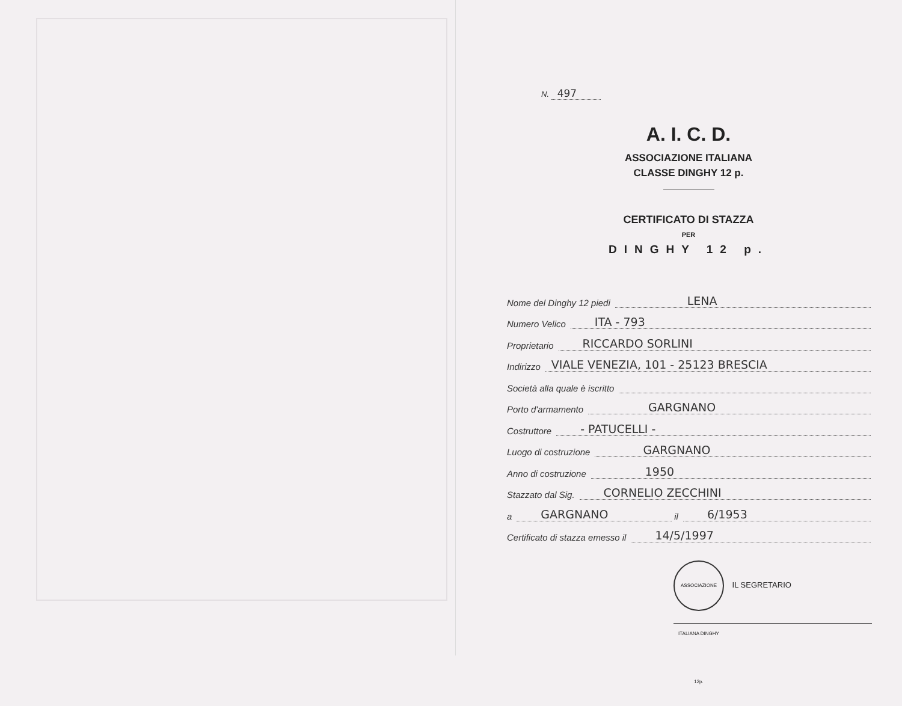N. 497
A. I. C. D.
ASSOCIAZIONE ITALIANA
CLASSE DINGHY 12 p.
CERTIFICATO DI STAZZA
PER
DINGHY 12 p.
Nome del Dinghy 12 piedi LENA
Numero Velico ITA - 793
Proprietario RICCARDO SORLINI
Indirizzo VIALE VENEZIA, 101 - 25123 BRESCIA
Società alla quale è iscritto
Porto d'armamento GARGNANO
Costruttore - PATUCELLI -
Luogo di costruzione GARGNANO
Anno di costruzione 1950
Stazzato dal Sig. CORNELIO ZECCHINI
a GARGNANO il 6/1953
Certificato di stazza emesso il 14/5/1997
ASSOCIAZIONE ITALIANA DINGHY 12p. IL SEGRETARIO